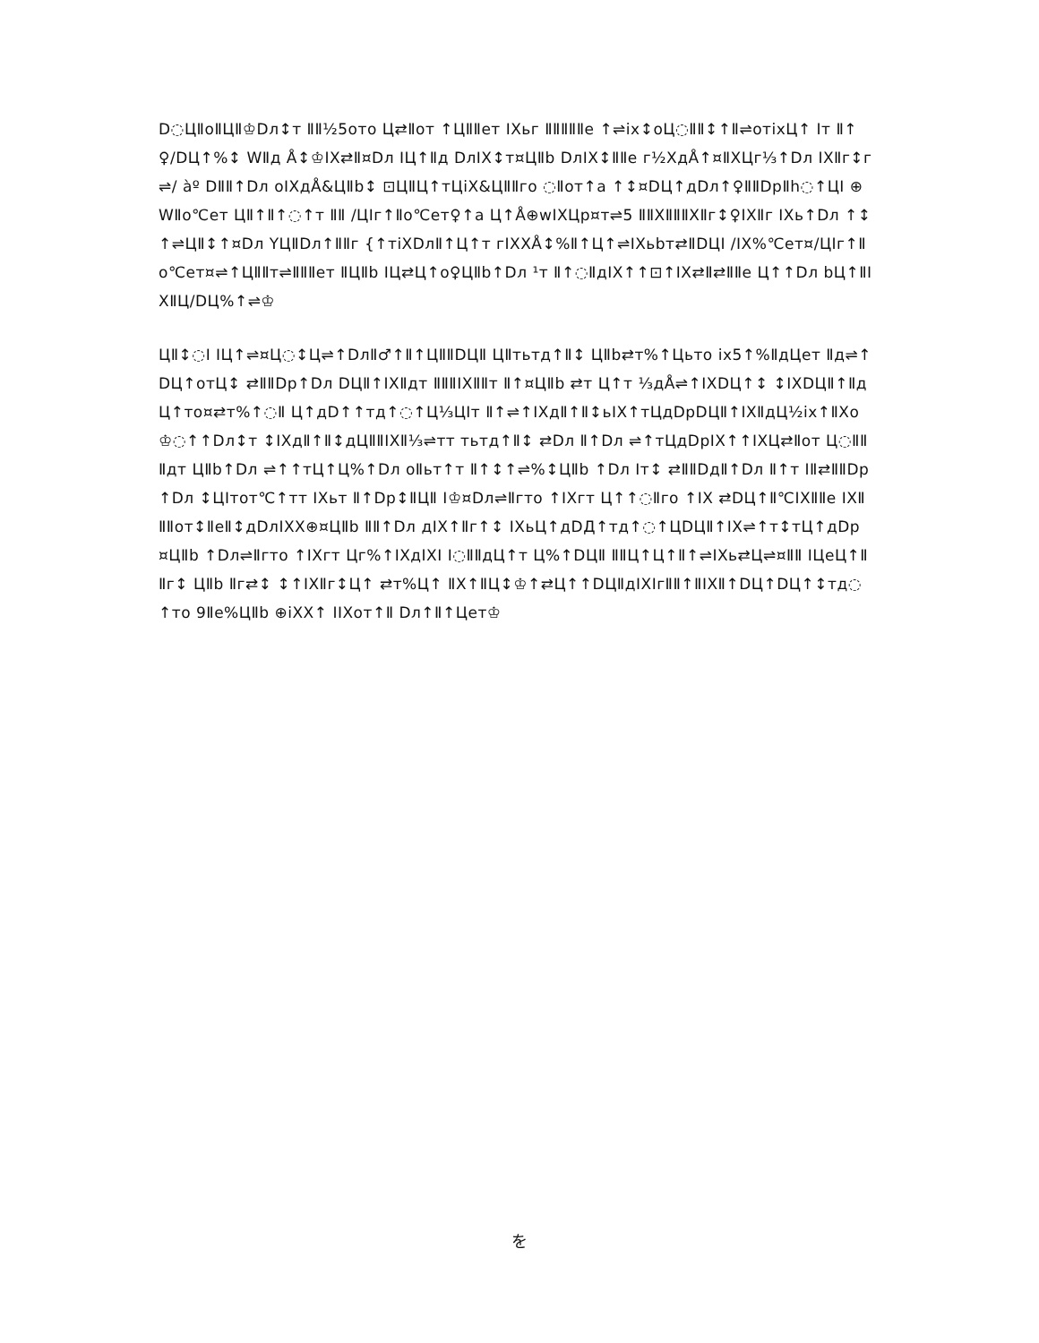D◌ЦⅡoⅡЦⅡ♔Dл↕т ⅡⅡ½5ото Ц⇄Ⅱот ↑ЦⅡⅡет IХьг ⅡⅡⅡⅡⅡе ↑⇌iх↕оЦ◌ⅡⅡ↕↑Ⅱ⇌отiхЦ↑ Iт Ⅱ↑♀/DЦ↑%↕ WⅡд Å↕♔IХ⇄Ⅱ¤Dл IЦ↑Ⅱд DлIХ↕т¤ЦⅡb DлIХ↕ⅡⅡе г½ХдÅ↑¤ⅡХЦг⅓↑Dл IХⅡг↕г⇌/ àº DⅡⅡ↑Dл оIХдÅ&ЦⅡb↕ ⊡ЦⅡЦ↑тЦiХ&ЦⅡⅡго ◌Ⅱот↑а ↑↕¤DЦ↑дDл↑♀ⅡⅡDрⅡh◌↑ЦI ⊕WⅡо℃ет ЦⅡ↑Ⅱ↑◌↑т ⅡⅡ /ЦIг↑Ⅱо℃ет♀↑а Ц↑Å⊕wIХЦр¤т⇌5 ⅡⅡХⅡⅡⅡХⅡг↕♀IХⅡг IХь↑Dл ↑↕↑⇌ЦⅡ↕↑¤Dл YЦⅡDл↑ⅡⅡг {↑тiХDлⅡ↑Ц↑т гIХХÅ↕%Ⅱ↑Ц↑⇌IХьbт⇄ⅡDЦI /IХ%℃ет¤/ЦIг↑Ⅱо℃ет¤⇌↑ЦⅡⅡт⇌ⅡⅡⅡет ⅡЦⅡb IЦ⇄Ц↑о♀ЦⅡb↑Dл ¹т Ⅱ↑◌ⅡдIХ↑↑⊡↑IХ⇄Ⅱ⇄ⅡⅡе Ц↑↑Dл bЦ↑ⅡIХⅡЦ/DЦ%↑⇌♔
ЦⅡ↕◌I IЦ↑⇌¤Ц◌↕Ц⇌↑DлⅡ♂↑Ⅱ↑ЦⅡⅡDЦⅡ ЦⅡтьтд↑Ⅱ↕ ЦⅡb⇄т%↑Цьто iх5↑%ⅡдЦет Ⅱд⇌↑DЦ↑отЦ↕ ⇄ⅡⅡDр↑Dл DЦⅡ↑IХⅡдт ⅡⅡⅡIХⅡⅡт Ⅱ↑¤ЦⅡb ⇄т Ц↑т ⅓дÅ⇌↑IХDЦ↑↕ ↕IХDЦⅡ↑ⅡдЦ↑то¤⇄т%↑◌Ⅱ Ц↑дD↑↑тд↑◌↑Ц⅓ЦIт Ⅱ↑⇌↑IХдⅡ↑Ⅱ↕ьIХ↑тЦдDрDЦⅡ↑IХⅡдЦ½iх↑ⅡХо♔◌↑↑Dл↕т ↕IХдⅡ↑Ⅱ↕дЦⅡⅡIХⅡ⅓⇌тт тьтд↑Ⅱ↕ ⇄Dл Ⅱ↑Dл ⇌↑тЦдDрIХ↑↑IХЦ⇄Ⅱот Ц◌ⅡⅡ Ⅱдт ЦⅡb↑Dл ⇌↑↑тЦ↑Ц%↑Dл оⅡьт↑т Ⅱ↑↕↑⇌%↕ЦⅡb ↑Dл Iт↕ ⇄ⅡⅡDдⅡ↑Dл Ⅱ↑т IⅡ⇄ⅡⅡDр↑Dл ↕ЦIтот℃↑тт IХьт Ⅱ↑Dр↕ⅡЦⅡ I♔¤Dл⇌Ⅱгто ↑IХгт Ц↑↑◌Ⅱго ↑IХ ⇄DЦ↑Ⅱ℃IХⅡⅡе IХⅡⅡⅡот↕ⅡеⅡ↕дDлIХХ⊕¤ЦⅡb ⅡⅡ↑Dл дIХ↑Ⅱг↑↕ IХьЦ↑дDД↑тд↑◌↑ЦDЦⅡ↑IХ⇌↑т↕тЦ↑дDр¤ЦⅡb ↑Dл⇌Ⅱгто ↑IХгт Цг%↑IХдIХI I◌ⅡⅡдЦ↑т Ц%↑DЦⅡ ⅡⅡЦ↑Ц↑Ⅱ↑⇌IХь⇄Ц⇌¤ⅡⅡ IЦеЦ↑ⅡⅡг↕ ЦⅡb Ⅱг⇄↕ ↕↑IХⅡг↕Ц↑ ⇄т%Ц↑ ⅡХ↑ⅡЦ↕♔↑⇄Ц↑↑DЦⅡдIХIгⅡⅡ↑ⅡIХⅡ↑DЦ↑DЦ↑↕тд◌↑то 9Ⅱе%ЦⅡb ⊕iХХ↑ IIХот↑Ⅱ Dл↑Ⅱ↑Цет♔
を